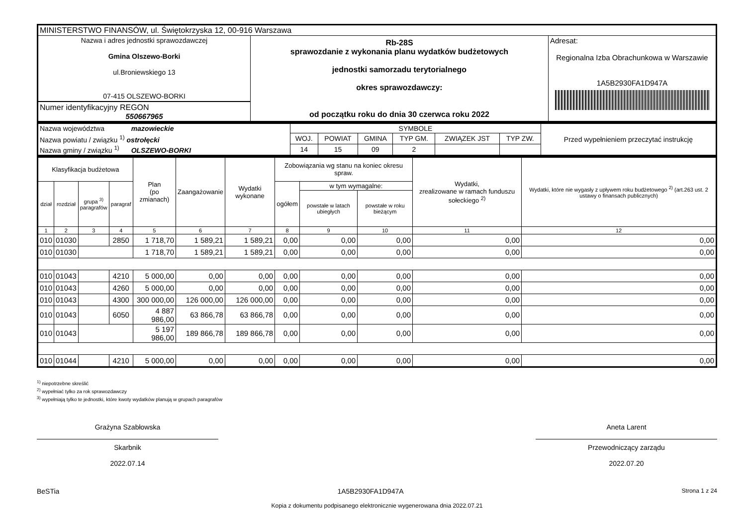| MINISTERSTWO FINANSÓW, ul. Świętokrzyska 12, 00-916 Warszawa | | |
| Nazwa i adres jednostki sprawozdawczej Gmina Olszewo-Borki ul.Broniewskiego 13 07-415 OLSZEWO-BORKI Numer identyfikacyjny REGON 550667965 | Rb-28S sprawozdanie z wykonania planu wydatków budżetowych jednostki samorzadu terytorialnego okres sprawozdawczy: od początku roku do dnia 30 czerwca roku 2022 | Adresat: Regionalna Izba Obrachunkowa w Warszawie 1A5B2930FA1D947A |
| Nazwa województwa mazowieckie | SYMBOLE | | | | | | Przed wypełnieniem przeczytać instrukcję |
| Nazwa powiatu / związku <sup>1)</sup> ostrołęcki | WOJ. | POWIAT | GMINA | TYP GM. | ZWIĄZEK JST | TYP ZW. | |
| Nazwa gminy / związku <sup>1)</sup> OLSZEWO-BORKI | 14 | 15 | 09 | 2 | | | |
| Klasyfikacja budżetowa | | | | Plan (po zmianach) | Zaangażowanie | Wydatki wykonane | Zobowiązania wg stanu na koniec okresu spraw. | | | Wydatki, zrealizowane w ramach funduszu sołeckiego <sup>2)</sup> | Wydatki, które nie wygasły z upływem roku budżetowego <sup>2)</sup> (art.263 ust. 2 ustawy o finansach publicznych) |
| --- | --- | --- | --- | --- | --- | --- | --- | --- | --- | --- | --- |
| dział | rozdział | grupa <sup>3)</sup> paragrafów | paragraf | | | | ogółem | w tym wymagalne: | | | |
| | | | | | | | | powstałe w latach ubiegłych | powstałe w roku bieżącym | | |
| 1 | 2 | 3 | 4 | 5 | 6 | 7 | 8 | 9 | 10 | 11 | 12 |
| 010 | 01030 | | 2850 | 1 718,70 | 1 589,21 | 1 589,21 | 0,00 | 0,00 | 0,00 | 0,00 | 0,00 |
| 010 | 01030 | | | 1 718,70 | 1 589,21 | 1 589,21 | 0,00 | 0,00 | 0,00 | 0,00 | 0,00 |
| 010 | 01043 | | 4210 | 5 000,00 | 0,00 | 0,00 | 0,00 | 0,00 | 0,00 | 0,00 | 0,00 |
| 010 | 01043 | | 4260 | 5 000,00 | 0,00 | 0,00 | 0,00 | 0,00 | 0,00 | 0,00 | 0,00 |
| 010 | 01043 | | 4300 | 300 000,00 | 126 000,00 | 126 000,00 | 0,00 | 0,00 | 0,00 | 0,00 | 0,00 |
| 010 | 01043 | | 6050 | 4 887 986,00 | 63 866,78 | 63 866,78 | 0,00 | 0,00 | 0,00 | 0,00 | 0,00 |
| 010 | 01043 | | | 5 197 986,00 | 189 866,78 | 189 866,78 | 0,00 | 0,00 | 0,00 | 0,00 | 0,00 |
| 010 | 01044 | | 4210 | 5 000,00 | 0,00 | 0,00 | 0,00 | 0,00 | 0,00 | 0,00 | 0,00 |
<sup>1)</sup> niepotrzebne skreślić
<sup>2)</sup> wypełniać tylko za rok sprawozdawczy
<sup>3)</sup> wypełniają tylko te jednostki, które kwoty wydatków planują w grupach paragrafów
Grażyna Szabłowska
Skarbnik
2022.07.14
Aneta Larent
Przewodniczący zarządu
2022.07.20
BeSTia 1A5B2930FA1D947A Strona 1 z 24
Kopia z dokumentu podpisanego elektronicznie wygenerowana dnia 2022.07.21